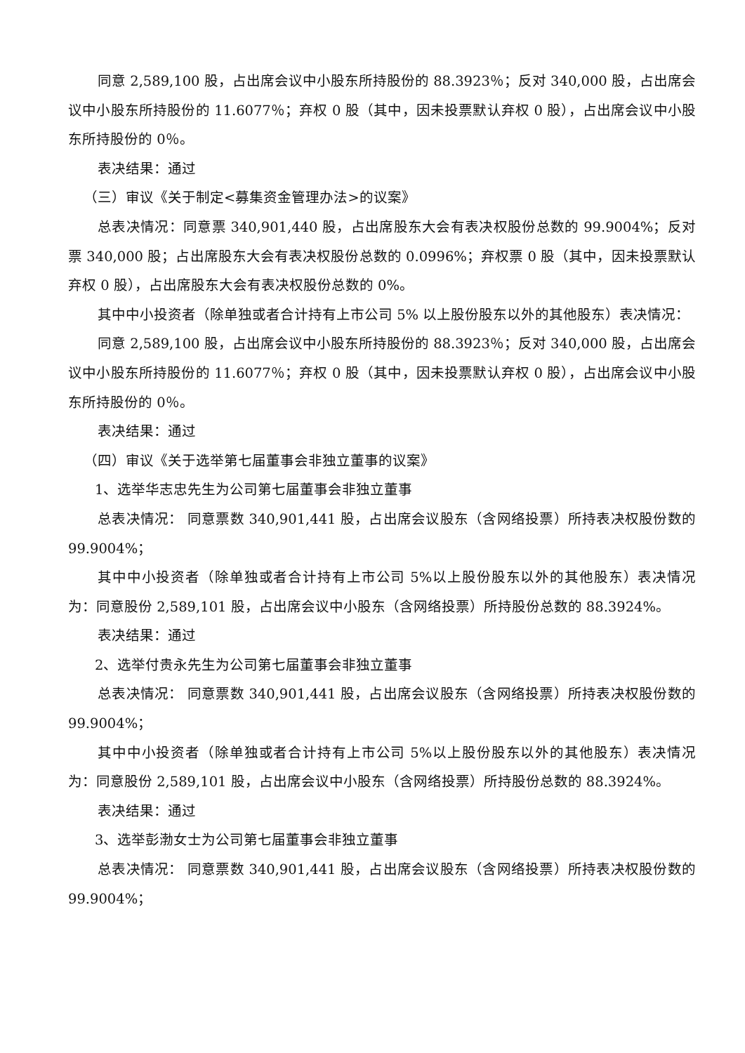同意 2,589,100 股，占出席会议中小股东所持股份的 88.3923％；反对 340,000 股，占出席会议中小股东所持股份的 11.6077％；弃权 0 股（其中，因未投票默认弃权 0 股），占出席会议中小股东所持股份的 0％。
表决结果：通过
（三）审议《关于制定<募集资金管理办法>的议案》
总表决情况：同意票 340,901,440 股，占出席股东大会有表决权股份总数的 99.9004%；反对票 340,000 股；占出席股东大会有表决权股份总数的 0.0996%；弃权票 0 股（其中，因未投票默认弃权 0 股），占出席股东大会有表决权股份总数的 0%。
其中中小投资者（除单独或者合计持有上市公司 5% 以上股份股东以外的其他股东）表决情况：
同意 2,589,100 股，占出席会议中小股东所持股份的 88.3923％；反对 340,000 股，占出席会议中小股东所持股份的 11.6077％；弃权 0 股（其中，因未投票默认弃权 0 股），占出席会议中小股东所持股份的 0％。
表决结果：通过
（四）审议《关于选举第七届董事会非独立董事的议案》
1、选举华志忠先生为公司第七届董事会非独立董事
总表决情况： 同意票数 340,901,441 股，占出席会议股东（含网络投票）所持表决权股份数的 99.9004%；
其中中小投资者（除单独或者合计持有上市公司 5%以上股份股东以外的其他股东）表决情况为：同意股份 2,589,101 股，占出席会议中小股东（含网络投票）所持股份总数的 88.3924%。
表决结果：通过
2、选举付贵永先生为公司第七届董事会非独立董事
总表决情况： 同意票数 340,901,441 股，占出席会议股东（含网络投票）所持表决权股份数的 99.9004%；
其中中小投资者（除单独或者合计持有上市公司 5%以上股份股东以外的其他股东）表决情况为：同意股份 2,589,101 股，占出席会议中小股东（含网络投票）所持股份总数的 88.3924%。
表决结果：通过
3、选举彭渤女士为公司第七届董事会非独立董事
总表决情况： 同意票数 340,901,441 股，占出席会议股东（含网络投票）所持表决权股份数的 99.9004%；